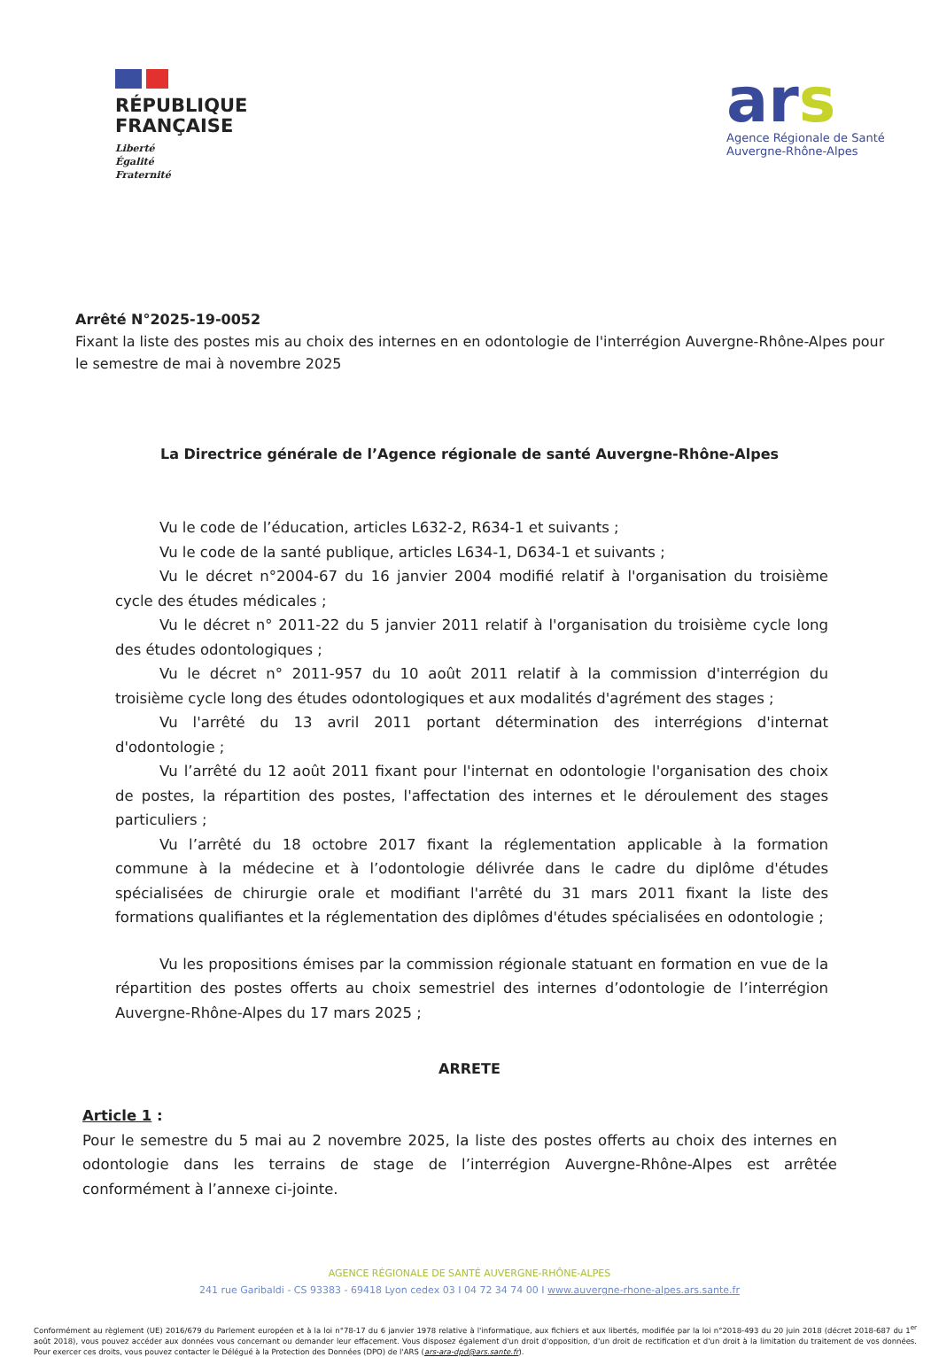RÉPUBLIQUE
FRANÇAISE
Liberté
Égalité
Fraternité
ars
Agence Régionale de Santé
Auvergne-Rhône-Alpes
Arrêté N°2025-19-0052
Fixant la liste des postes mis au choix des internes en en odontologie de l'interrégion Auvergne-Rhône-Alpes pour le semestre de mai à novembre 2025
La Directrice générale de l’Agence régionale de santé Auvergne-Rhône-Alpes
Vu le code de l’éducation, articles L632-2, R634-1 et suivants ;
Vu le code de la santé publique, articles L634-1, D634-1 et suivants ;
Vu le décret n°2004-67 du 16 janvier 2004 modifié relatif à l'organisation du troisième cycle des études médicales ;
Vu le décret n° 2011-22 du 5 janvier 2011 relatif à l'organisation du troisième cycle long des études odontologiques ;
Vu le décret n° 2011-957 du 10 août 2011 relatif à la commission d'interrégion du troisième cycle long des études odontologiques et aux modalités d'agrément des stages ;
Vu l'arrêté du 13 avril 2011 portant détermination des interrégions d'internat d'odontologie ;
Vu l’arrêté du 12 août 2011 fixant pour l'internat en odontologie l'organisation des choix de postes, la répartition des postes, l'affectation des internes et le déroulement des stages particuliers ;
Vu l’arrêté du 18 octobre 2017 fixant la réglementation applicable à la formation commune à la médecine et à l’odontologie délivrée dans le cadre du diplôme d'études spécialisées de chirurgie orale et modifiant l'arrêté du 31 mars 2011 fixant la liste des formations qualifiantes et la réglementation des diplômes d'études spécialisées en odontologie ;
Vu les propositions émises par la commission régionale statuant en formation en vue de la répartition des postes offerts au choix semestriel des internes d’odontologie de l’interrégion Auvergne-Rhône-Alpes du 17 mars 2025 ;
ARRETE
Article 1 :
Pour le semestre du 5 mai au 2 novembre 2025, la liste des postes offerts au choix des internes en odontologie dans les terrains de stage de l’interrégion Auvergne-Rhône-Alpes est arrêtée conformément à l’annexe ci-jointe.
AGENCE RÉGIONALE DE SANTÉ AUVERGNE-RHÔNE-ALPES
241 rue Garibaldi - CS 93383 - 69418 Lyon cedex 03 I 04 72 34 74 00 I www.auvergne-rhone-alpes.ars.sante.fr
Conformément au règlement (UE) 2016/679 du Parlement européen et à la loi n°78-17 du 6 janvier 1978 relative à l'informatique, aux fichiers et aux libertés, modifiée par la loi n°2018-493 du 20 juin 2018 (décret 2018-687 du 1<sup>er</sup> août 2018), vous pouvez accéder aux données vous concernant ou demander leur effacement. Vous disposez également d'un droit d'opposition, d'un droit de rectification et d'un droit à la limitation du traitement de vos données. Pour exercer ces droits, vous pouvez contacter le Délégué à la Protection des Données (DPO) de l'ARS (ars-ara-dpd@ars.sante.fr).